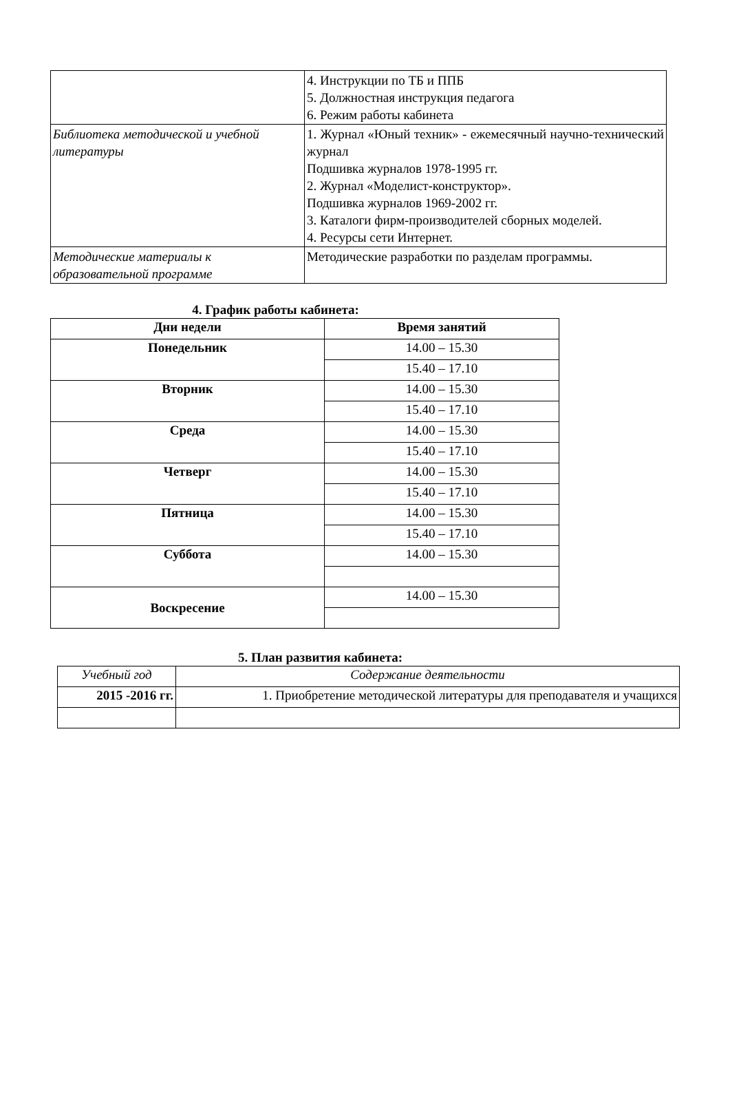| | 4. Инструкции по ТБ и ППБ 5. Должностная инструкция педагога 6. Режим работы кабинета |
| Библиотека методической и учебной литературы | 1. Журнал «Юный техник» - ежемесячный научно-технический журнал Подшивка журналов 1978-1995 гг. 2. Журнал «Моделист-конструктор». Подшивка журналов 1969-2002 гг. 3. Каталоги фирм-производителей сборных моделей. 4. Ресурсы сети Интернет. |
| Методические материалы к образовательной программе | Методические разработки по разделам программы. |
4. График работы кабинета:
| Дни недели | Время занятий |
| --- | --- |
| Понедельник | 14.00 – 15.30 |
| | 15.40 – 17.10 |
| Вторник | 14.00 – 15.30 |
| | 15.40 – 17.10 |
| Среда | 14.00 – 15.30 |
| | 15.40 – 17.10 |
| Четверг | 14.00 – 15.30 |
| | 15.40 – 17.10 |
| Пятница | 14.00 – 15.30 |
| | 15.40 – 17.10 |
| Суббота | 14.00 – 15.30 |
| Воскресение | 14.00 – 15.30 |
5. План развития кабинета:
| Учебный год | Содержание деятельности |
| 2015 -2016 гг. | 1. Приобретение методической литературы для преподавателя и учащихся |